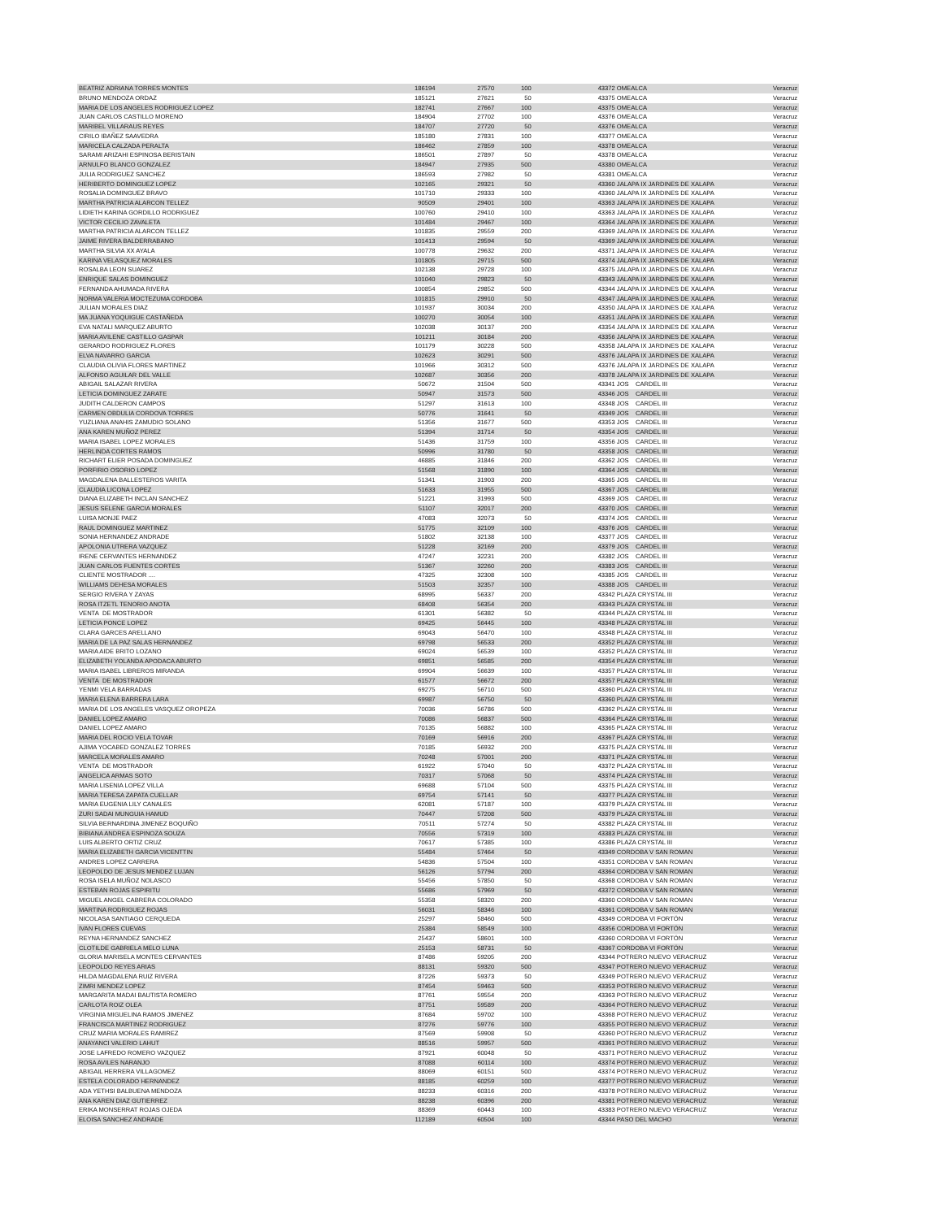| BEATRIZ ADRIANA TORRES MONTES | 186194 | 27570 | 100 | 43372 OMEALCA | Veracruz |
| BRUNO MENDOZA ORDAZ | 185121 | 27621 | 50 | 43375 OMEALCA | Veracruz |
| MARIA DE LOS ANGELES RODRIGUEZ LOPEZ | 182741 | 27667 | 100 | 43375 OMEALCA | Veracruz |
| JUAN CARLOS CASTILLO MORENO | 184904 | 27702 | 100 | 43376 OMEALCA | Veracruz |
| MARIBEL VILLARAUS REYES | 184707 | 27720 | 50 | 43376 OMEALCA | Veracruz |
| CIRILO IBAÑEZ SAAVEDRA | 185180 | 27831 | 100 | 43377 OMEALCA | Veracruz |
| MARICELA CALZADA PERALTA | 186462 | 27859 | 100 | 43378 OMEALCA | Veracruz |
| SARAMI ARIZAHI ESPINOSA BERISTAIN | 186501 | 27897 | 50 | 43378 OMEALCA | Veracruz |
| ARNULFO BLANCO GONZALEZ | 184947 | 27935 | 500 | 43380 OMEALCA | Veracruz |
| JULIA RODRIGUEZ SANCHEZ | 186593 | 27982 | 50 | 43381 OMEALCA | Veracruz |
| HERIBERTO DOMINGUEZ LOPEZ | 102165 | 29321 | 50 | 43360 JALAPA IX JARDINES DE XALAPA | Veracruz |
| ROSALIA DOMINGUEZ BRAVO | 101710 | 29333 | 100 | 43360 JALAPA IX JARDINES DE XALAPA | Veracruz |
| MARTHA PATRICIA ALARCON TELLEZ | 90509 | 29401 | 100 | 43363 JALAPA IX JARDINES DE XALAPA | Veracruz |
| LIDIETH KARINA GORDILLO RODRIGUEZ | 100760 | 29410 | 100 | 43363 JALAPA IX JARDINES DE XALAPA | Veracruz |
| VICTOR CECILIO ZAVALETA | 101484 | 29467 | 100 | 43364 JALAPA IX JARDINES DE XALAPA | Veracruz |
| MARTHA PATRICIA ALARCON TELLEZ | 101835 | 29559 | 200 | 43369 JALAPA IX JARDINES DE XALAPA | Veracruz |
| JAIME RIVERA BALDERRABANO | 101413 | 29594 | 50 | 43369 JALAPA IX JARDINES DE XALAPA | Veracruz |
| MARTHA SILVIA XX AYALA | 100778 | 29632 | 200 | 43371 JALAPA IX JARDINES DE XALAPA | Veracruz |
| KARINA VELASQUEZ MORALES | 101805 | 29715 | 500 | 43374 JALAPA IX JARDINES DE XALAPA | Veracruz |
| ROSALBA LEON SUAREZ | 102138 | 29728 | 100 | 43375 JALAPA IX JARDINES DE XALAPA | Veracruz |
| ENRIQUE SALAS DOMINGUEZ | 101040 | 29823 | 50 | 43343 JALAPA IX JARDINES DE XALAPA | Veracruz |
| FERNANDA AHUMADA RIVERA | 100854 | 29852 | 500 | 43344 JALAPA IX JARDINES DE XALAPA | Veracruz |
| NORMA VALERIA MOCTEZUMA CORDOBA | 101815 | 29910 | 50 | 43347 JALAPA IX JARDINES DE XALAPA | Veracruz |
| JULIAN MORALES DIAZ | 101937 | 30034 | 200 | 43350 JALAPA IX JARDINES DE XALAPA | Veracruz |
| MA JUANA YOQUIGUE CASTAÑEDA | 100270 | 30054 | 100 | 43351 JALAPA IX JARDINES DE XALAPA | Veracruz |
| EVA NATALI MARQUEZ ABURTO | 102038 | 30137 | 200 | 43354 JALAPA IX JARDINES DE XALAPA | Veracruz |
| MARIA AVILENE CASTILLO GASPAR | 101211 | 30184 | 200 | 43356 JALAPA IX JARDINES DE XALAPA | Veracruz |
| GERARDO RODRIGUEZ FLORES | 101179 | 30228 | 500 | 43358 JALAPA IX JARDINES DE XALAPA | Veracruz |
| ELVA NAVARRO GARCIA | 102623 | 30291 | 500 | 43376 JALAPA IX JARDINES DE XALAPA | Veracruz |
| CLAUDIA OLIVIA FLORES MARTINEZ | 101966 | 30312 | 500 | 43376 JALAPA IX JARDINES DE XALAPA | Veracruz |
| ALFONSO AGUILAR DEL VALLE | 102687 | 30356 | 200 | 43378 JALAPA IX JARDINES DE XALAPA | Veracruz |
| ABIGAIL SALAZAR RIVERA | 50672 | 31504 | 500 | 43341 JOS CARDEL III | Veracruz |
| LETICIA DOMINGUEZ ZARATE | 50947 | 31573 | 500 | 43346 JOS CARDEL III | Veracruz |
| JUDITH CALDERON CAMPOS | 51297 | 31613 | 100 | 43348 JOS CARDEL III | Veracruz |
| CARMEN OBDULIA CORDOVA TORRES | 50776 | 31641 | 50 | 43349 JOS CARDEL III | Veracruz |
| YUZLIANA ANAHIS ZAMUDIO SOLANO | 51356 | 31677 | 500 | 43353 JOS CARDEL III | Veracruz |
| ANA KAREN MUÑOZ PEREZ | 51394 | 31714 | 50 | 43354 JOS CARDEL III | Veracruz |
| MARIA ISABEL LOPEZ MORALES | 51436 | 31759 | 100 | 43356 JOS CARDEL III | Veracruz |
| HERLINDA CORTES RAMOS | 50996 | 31780 | 50 | 43358 JOS CARDEL III | Veracruz |
| RICHART ELIER POSADA DOMINGUEZ | 46885 | 31846 | 200 | 43362 JOS CARDEL III | Veracruz |
| PORFIRIO OSORIO LOPEZ | 51568 | 31890 | 100 | 43364 JOS CARDEL III | Veracruz |
| MAGDALENA BALLESTEROS VARITA | 51341 | 31903 | 200 | 43365 JOS CARDEL III | Veracruz |
| CLAUDIA LICONA LOPEZ | 51633 | 31955 | 500 | 43367 JOS CARDEL III | Veracruz |
| DIANA ELIZABETH INCLAN SANCHEZ | 51221 | 31993 | 500 | 43369 JOS CARDEL III | Veracruz |
| JESUS SELENE GARCIA MORALES | 51107 | 32017 | 200 | 43370 JOS CARDEL III | Veracruz |
| LUISA MONJE PAEZ | 47083 | 32073 | 50 | 43374 JOS CARDEL III | Veracruz |
| RAUL DOMINGUEZ MARTINEZ | 51775 | 32109 | 100 | 43376 JOS CARDEL III | Veracruz |
| SONIA HERNANDEZ ANDRADE | 51802 | 32138 | 100 | 43377 JOS CARDEL III | Veracruz |
| APOLONIA UTRERA VAZQUEZ | 51228 | 32169 | 200 | 43379 JOS CARDEL III | Veracruz |
| IRENE CERVANTES HERNANDEZ | 47247 | 32231 | 200 | 43382 JOS CARDEL III | Veracruz |
| JUAN CARLOS FUENTES CORTES | 51367 | 32260 | 200 | 43383 JOS CARDEL III | Veracruz |
| CLIENTE MOSTRADOR .... | 47325 | 32308 | 100 | 43385 JOS CARDEL III | Veracruz |
| WILLIAMS DEHESA MORALES | 51503 | 32357 | 100 | 43388 JOS CARDEL III | Veracruz |
| SERGIO RIVERA Y ZAYAS | 68995 | 56337 | 200 | 43342 PLAZA CRYSTAL III | Veracruz |
| ROSA ITZETL TENORIO ANOTA | 68408 | 56354 | 200 | 43343 PLAZA CRYSTAL III | Veracruz |
| VENTA DE MOSTRADOR | 61301 | 56382 | 50 | 43344 PLAZA CRYSTAL III | Veracruz |
| LETICIA PONCE LOPEZ | 69425 | 56445 | 100 | 43348 PLAZA CRYSTAL III | Veracruz |
| CLARA GARCES ARELLANO | 69043 | 56470 | 100 | 43348 PLAZA CRYSTAL III | Veracruz |
| MARIA DE LA PAZ SALAS HERNANDEZ | 69798 | 56533 | 200 | 43352 PLAZA CRYSTAL III | Veracruz |
| MARIA AIDE BRITO LOZANO | 69024 | 56539 | 100 | 43352 PLAZA CRYSTAL III | Veracruz |
| ELIZABETH YOLANDA APODACA ABURTO | 69851 | 56585 | 200 | 43354 PLAZA CRYSTAL III | Veracruz |
| MARIA ISABEL LIBREROS MIRANDA | 69904 | 56639 | 100 | 43357 PLAZA CRYSTAL III | Veracruz |
| VENTA DE MOSTRADOR | 61577 | 56672 | 200 | 43357 PLAZA CRYSTAL III | Veracruz |
| YENMI VELA BARRADAS | 69275 | 56710 | 500 | 43360 PLAZA CRYSTAL III | Veracruz |
| MARIA ELENA BARRERA LARA | 69987 | 56750 | 50 | 43360 PLAZA CRYSTAL III | Veracruz |
| MARIA DE LOS ANGELES VASQUEZ OROPEZA | 70036 | 56786 | 500 | 43362 PLAZA CRYSTAL III | Veracruz |
| DANIEL LOPEZ AMARO | 70086 | 56837 | 500 | 43364 PLAZA CRYSTAL III | Veracruz |
| DANIEL LOPEZ AMARO | 70135 | 56882 | 100 | 43365 PLAZA CRYSTAL III | Veracruz |
| MARIA DEL ROCIO VELA TOVAR | 70169 | 56916 | 200 | 43367 PLAZA CRYSTAL III | Veracruz |
| AJIMA YOCABED GONZALEZ TORRES | 70185 | 56932 | 200 | 43375 PLAZA CRYSTAL III | Veracruz |
| MARCELA MORALES AMARO | 70248 | 57001 | 200 | 43371 PLAZA CRYSTAL III | Veracruz |
| VENTA DE MOSTRADOR | 61922 | 57040 | 50 | 43372 PLAZA CRYSTAL III | Veracruz |
| ANGELICA ARMAS SOTO | 70317 | 57068 | 50 | 43374 PLAZA CRYSTAL III | Veracruz |
| MARIA LISENIA LOPEZ VILLA | 69688 | 57104 | 500 | 43375 PLAZA CRYSTAL III | Veracruz |
| MARIA TERESA ZAPATA CUELLAR | 69754 | 57141 | 50 | 43377 PLAZA CRYSTAL III | Veracruz |
| MARIA EUGENIA LILY CANALES | 62081 | 57187 | 100 | 43379 PLAZA CRYSTAL III | Veracruz |
| ZURI SADAI MUNGUIA HAMUD | 70447 | 57208 | 500 | 43379 PLAZA CRYSTAL III | Veracruz |
| SILVIA BERNARDINA JIMENEZ BOQUIÑO | 70511 | 57274 | 50 | 43382 PLAZA CRYSTAL III | Veracruz |
| BIBIANA ANDREA ESPINOZA SOUZA | 70556 | 57319 | 100 | 43383 PLAZA CRYSTAL III | Veracruz |
| LUIS ALBERTO ORTIZ CRUZ | 70617 | 57385 | 100 | 43386 PLAZA CRYSTAL III | Veracruz |
| MARIA ELIZABETH GARCIA VICENTTIN | 55484 | 57464 | 50 | 43349 CORDOBA V SAN ROMAN | Veracruz |
| ANDRES LOPEZ CARRERA | 54836 | 57504 | 100 | 43351 CORDOBA V SAN ROMAN | Veracruz |
| LEOPOLDO DE JESUS MENDEZ LUJAN | 56126 | 57794 | 200 | 43364 CORDOBA V SAN ROMAN | Veracruz |
| ROSA ISELA MUÑOZ NOLASCO | 55456 | 57850 | 50 | 43368 CORDOBA V SAN ROMAN | Veracruz |
| ESTEBAN ROJAS ESPIRITU | 55686 | 57969 | 50 | 43372 CORDOBA V SAN ROMAN | Veracruz |
| MIGUEL ANGEL CABRERA COLORADO | 55358 | 58320 | 200 | 43360 CORDOBA V SAN ROMAN | Veracruz |
| MARTINA RODRIGUEZ ROJAS | 56031 | 58346 | 100 | 43361 CORDOBA V SAN ROMAN | Veracruz |
| NICOLASA SANTIAGO CERQUEDA | 25297 | 58460 | 500 | 43349 CORDOBA VI FORTÖN | Veracruz |
| IVAN FLORES CUEVAS | 25384 | 58549 | 100 | 43356 CORDOBA VI FORTÖN | Veracruz |
| REYNA HERNANDEZ SANCHEZ | 25437 | 58601 | 100 | 43360 CORDOBA VI FORTÖN | Veracruz |
| CLOTILDE GABRIELA MELO LUNA | 25153 | 58731 | 50 | 43367 CORDOBA VI FORTÖN | Veracruz |
| GLORIA MARISELA MONTES CERVANTES | 87486 | 59205 | 200 | 43344 POTRERO NUEVO VERACRUZ | Veracruz |
| LEOPOLDO REYES ARIAS | 88131 | 59320 | 500 | 43347 POTRERO NUEVO VERACRUZ | Veracruz |
| HILDA MAGDALENA RUIZ RIVERA | 87226 | 59373 | 50 | 43349 POTRERO NUEVO VERACRUZ | Veracruz |
| ZIMRI MENDEZ LOPEZ | 87454 | 59463 | 500 | 43353 POTRERO NUEVO VERACRUZ | Veracruz |
| MARGARITA MADAI BAUTISTA ROMERO | 87761 | 59554 | 200 | 43363 POTRERO NUEVO VERACRUZ | Veracruz |
| CARLOTA ROIZ OLEA | 87751 | 59589 | 200 | 43364 POTRERO NUEVO VERACRUZ | Veracruz |
| VIRGINIA MIGUELINA RAMOS JIMENEZ | 87684 | 59702 | 100 | 43368 POTRERO NUEVO VERACRUZ | Veracruz |
| FRANCISCA MARTINEZ RODRIGUEZ | 87276 | 59776 | 100 | 43355 POTRERO NUEVO VERACRUZ | Veracruz |
| CRUZ MARIA MORALES RAMIREZ | 87569 | 59908 | 50 | 43360 POTRERO NUEVO VERACRUZ | Veracruz |
| ANAYANCI VALERIO LAHUT | 88516 | 59957 | 500 | 43361 POTRERO NUEVO VERACRUZ | Veracruz |
| JOSE LAFREDO ROMERO VAZQUEZ | 87921 | 60048 | 50 | 43371 POTRERO NUEVO VERACRUZ | Veracruz |
| ROSA AVILES NARANJO | 87088 | 60114 | 100 | 43374 POTRERO NUEVO VERACRUZ | Veracruz |
| ABIGAIL HERRERA VILLAGOMEZ | 88069 | 60151 | 500 | 43374 POTRERO NUEVO VERACRUZ | Veracruz |
| ESTELA COLORADO HERNANDEZ | 88185 | 60259 | 100 | 43377 POTRERO NUEVO VERACRUZ | Veracruz |
| ADA YETHSI BALBUENA MENDOZA | 88233 | 60316 | 200 | 43378 POTRERO NUEVO VERACRUZ | Veracruz |
| ANA KAREN DIAZ GUTIERREZ | 88238 | 60396 | 200 | 43381 POTRERO NUEVO VERACRUZ | Veracruz |
| ERIKA MONSERRAT ROJAS OJEDA | 88369 | 60443 | 100 | 43383 POTRERO NUEVO VERACRUZ | Veracruz |
| ELOISA SANCHEZ ANDRADE | 112189 | 60504 | 100 | 43344 PASO DEL MACHO | Veracruz |